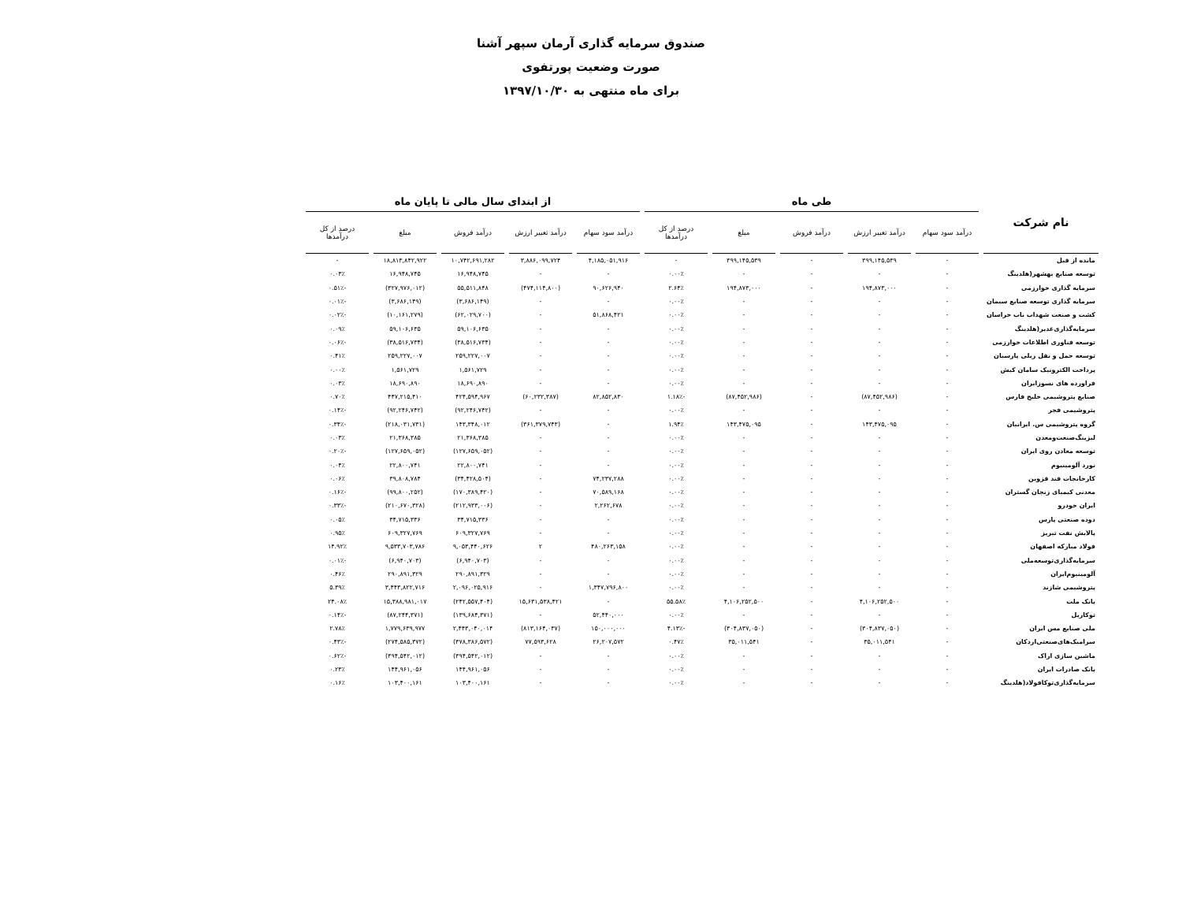صندوق سرمایه گذاری آرمان سپهر آشنا
صورت وضعیت پورتفوی
برای ماه منتهی به ۱۳۹۷/۱۰/۳۰
| نام شرکت | طی ماه | | | | | از ابتدای سال مالی تا پایان ماه | | | | |
| --- | --- | --- | --- | --- | --- | --- | --- | --- | --- | --- |
| | درآمد سود سهام | درآمد تغییر ارزش | درآمد فروش | مبلغ | درصد از کل درآمدها | درآمد سود سهام | درآمد تغییر ارزش | درآمد فروش | مبلغ | درصد از کل درآمدها |
| مانده از قبل | - | ۳۹۹,۱۴۵,۵۳۹ | - | ۳۹۹,۱۴۵,۵۳۹ | - | ۴,۱۸۵,۰۵۱,۹۱۶ | ۳,۸۸۶,۰۹۹,۷۲۴ | ۱۰,۷۴۲,۶۹۱,۲۸۲ | ۱۸,۸۱۳,۸۴۲,۹۲۲ | - |
| توسعه صنایع بهشهر(هلدینگ | - | - | - | - | ۰.۰۰٪ | - | - | ۱۶,۹۴۸,۷۴۵ | ۱۶,۹۴۸,۷۴۵ | ۰.۰۳٪ |
| سرمایه گذاری خوارزمی | - | ۱۹۴,۸۷۳,۰۰۰ | - | ۱۹۴,۸۷۳,۰۰۰ | ۲.۶۴٪ | ۹۰,۶۲۶,۹۴۰ | (۴۷۴,۱۱۴,۸۰۰) | ۵۵,۵۱۱,۸۴۸ | (۳۲۷,۹۷۶,۰۱۲) | -۰.۵۱٪ |
| سرمایه گذاری توسعه صنایع سیمان | - | - | - | - | ۰.۰۰٪ | - | - | (۳,۶۸۶,۱۴۹) | (۳,۶۸۶,۱۴۹) | -۰.۰۱٪ |
| کشت و صنعت شهداب ناب خراسان | - | - | - | - | ۰.۰۰٪ | ۵۱,۸۶۸,۴۲۱ | - | (۶۲,۰۲۹,۷۰۰) | (۱۰,۱۶۱,۲۷۹) | -۰.۰۲٪ |
| سرمایه‌گذاری‌غدیر(هلدینگ | - | - | - | - | ۰.۰۰٪ | - | - | ۵۹,۱۰۶,۶۳۵ | ۵۹,۱۰۶,۶۳۵ | ۰.۰۹٪ |
| توسعه فناوری اطلاعات خوارزمی | - | - | - | - | ۰.۰۰٪ | - | - | (۳۸,۵۱۶,۷۳۴) | (۳۸,۵۱۶,۷۳۴) | -۰.۰۶٪ |
| توسعه حمل و نقل ریلی پارسیان | - | - | - | - | ۰.۰۰٪ | - | - | ۲۵۹,۲۲۷,۰۰۷ | ۲۵۹,۲۲۷,۰۰۷ | ۰.۴۱٪ |
| پرداخت الکترونیک سامان کیش | - | - | - | - | ۰.۰۰٪ | - | - | ۱,۵۶۱,۷۲۹ | ۱,۵۶۱,۷۲۹ | ۰.۰۰٪ |
| فراورده های نسوزایران | - | - | - | - | ۰.۰۰٪ | - | - | ۱۸,۶۹۰,۸۹۰ | ۱۸,۶۹۰,۸۹۰ | ۰.۰۳٪ |
| صنایع پتروشیمی خلیج فارس | - | (۸۷,۴۵۲,۹۸۶) | - | (۸۷,۴۵۲,۹۸۶) | -۱.۱۸٪ | ۸۲,۸۵۲,۸۳۰ | (۶۰,۲۳۲,۳۸۷) | ۴۲۴,۵۹۴,۹۶۷ | ۴۴۷,۲۱۵,۴۱۰ | ۰.۷۰٪ |
| پتروشیمی فجر | - | - | - | - | ۰.۰۰٪ | - | - | (۹۲,۲۴۶,۷۴۲) | (۹۲,۲۴۶,۷۴۲) | -۰.۱۴٪ |
| گروه پتروشیمی س. ایرانیان | - | ۱۴۳,۴۷۵,۰۹۵ | - | ۱۴۳,۴۷۵,۰۹۵ | ۱.۹۴٪ | - | (۳۶۱,۳۷۹,۷۴۳) | ۱۴۳,۳۴۸,۰۱۲ | (۲۱۸,۰۳۱,۷۳۱) | -۰.۳۴٪ |
| لیزینگ‌صنعت‌ومعدن | - | - | - | - | ۰.۰۰٪ | - | - | ۲۱,۳۶۸,۳۸۵ | ۲۱,۳۶۸,۳۸۵ | ۰.۰۳٪ |
| توسعه معادن روی ایران | - | - | - | - | ۰.۰۰٪ | - | - | (۱۲۷,۶۵۹,۰۵۲) | (۱۲۷,۶۵۹,۰۵۲) | -۰.۲۰٪ |
| نورد آلومینیوم | - | - | - | - | ۰.۰۰٪ | - | - | ۲۲,۸۰۰,۷۴۱ | ۲۲,۸۰۰,۷۴۱ | ۰.۰۴٪ |
| کارخانجات قند قزوین | - | - | - | - | ۰.۰۰٪ | ۷۴,۲۳۷,۲۸۸ | - | (۳۴,۴۲۸,۵۰۴) | ۳۹,۸۰۸,۷۸۴ | ۰.۰۶٪ |
| معدنی کیمیای زنجان گستران | - | - | - | - | ۰.۰۰٪ | ۷۰,۵۸۹,۱۶۸ | - | (۱۷۰,۳۸۹,۴۲۰) | (۹۹,۸۰۰,۲۵۲) | -۰.۱۶٪ |
| ایران خودرو | - | - | - | - | ۰.۰۰٪ | ۲,۲۶۲,۶۷۸ | - | (۲۱۲,۹۳۳,۰۰۶) | (۲۱۰,۶۷۰,۳۲۸) | -۰.۳۳٪ |
| دوده صنعتی پارس | - | - | - | - | ۰.۰۰٪ | - | - | ۳۴,۷۱۵,۳۳۶ | ۳۴,۷۱۵,۳۳۶ | ۰.۰۵٪ |
| پالایش نفت تبریز | - | - | - | - | ۰.۰۰٪ | - | - | ۶۰۹,۳۲۷,۷۶۹ | ۶۰۹,۳۲۷,۷۶۹ | ۰.۹۵٪ |
| فولاد مبارکه اصفهان | - | - | - | - | ۰.۰۰٪ | ۴۸۰,۲۶۳,۱۵۸ | ۲ | ۹,۰۵۳,۴۴۰,۶۲۶ | ۹,۵۳۳,۷۰۳,۷۸۶ | ۱۴.۹۲٪ |
| سرمایه‌گذاری‌توسعه‌ملی | - | - | - | - | ۰.۰۰٪ | - | - | (۶,۹۴۰,۷۰۳) | (۶,۹۴۰,۷۰۳) | -۰.۰۱٪ |
| آلومینیوم‌ایران | - | - | - | - | ۰.۰۰٪ | - | - | ۲۹۰,۸۹۱,۳۲۹ | ۲۹۰,۸۹۱,۳۲۹ | ۰.۴۶٪ |
| پتروشیمی شازند | - | - | - | - | ۰.۰۰٪ | ۱,۳۴۷,۷۹۶,۸۰۰ | - | ۲,۰۹۶,۰۲۵,۹۱۶ | ۳,۴۴۳,۸۲۲,۷۱۶ | ۵.۳۹٪ |
| بانک ملت | - | ۴,۱۰۶,۲۵۲,۵۰۰ | - | ۴,۱۰۶,۲۵۲,۵۰۰ | ۵۵.۵۸٪ | - | ۱۵,۶۳۱,۵۳۸,۴۲۱ | (۲۴۲,۵۵۷,۴۰۴) | ۱۵,۳۸۸,۹۸۱,۰۱۷ | ۲۴.۰۸٪ |
| توکاریل | - | - | - | - | ۰.۰۰٪ | ۵۲,۴۴۰,۰۰۰ | - | (۱۳۹,۶۸۴,۳۷۱) | (۸۷,۲۴۴,۳۷۱) | -۰.۱۴٪ |
| ملی صنایع مس ایران | - | (۳۰۴,۸۳۷,۰۵۰) | - | (۳۰۴,۸۳۷,۰۵۰) | -۴.۱۳٪ | ۱۵۰,۰۰۰,۰۰۰ | (۸۱۳,۱۶۴,۰۳۷) | ۲,۴۴۳,۰۴۰,۰۱۴ | ۱,۷۷۹,۶۳۹,۹۷۷ | ۲.۷۸٪ |
| سرامیک‌های‌صنعتی‌اردکان | - | ۳۵,۰۱۱,۵۴۱ | - | ۳۵,۰۱۱,۵۴۱ | ۰.۴۷٪ | ۲۶,۲۰۷,۵۷۲ | ۷۷,۵۹۳,۶۲۸ | (۳۷۸,۳۸۶,۵۷۲) | (۲۷۴,۵۸۵,۳۷۲) | -۰.۴۳٪ |
| ماشین سازی اراک | - | - | - | - | ۰.۰۰٪ | - | - | (۳۹۴,۵۴۲,۰۱۲) | (۳۹۴,۵۴۲,۰۱۲) | -۰.۶۲٪ |
| بانک صادرات ایران | - | - | - | - | ۰.۰۰٪ | - | - | ۱۴۴,۹۶۱,۰۵۶ | ۱۴۴,۹۶۱,۰۵۶ | ۰.۲۳٪ |
| سرمایه‌گذاری‌توکافولاد(هلدینگ | - | - | - | - | ۰.۰۰٪ | - | - | ۱۰۳,۴۰۰,۱۶۱ | ۱۰۳,۴۰۰,۱۶۱ | ۰.۱۶٪ |